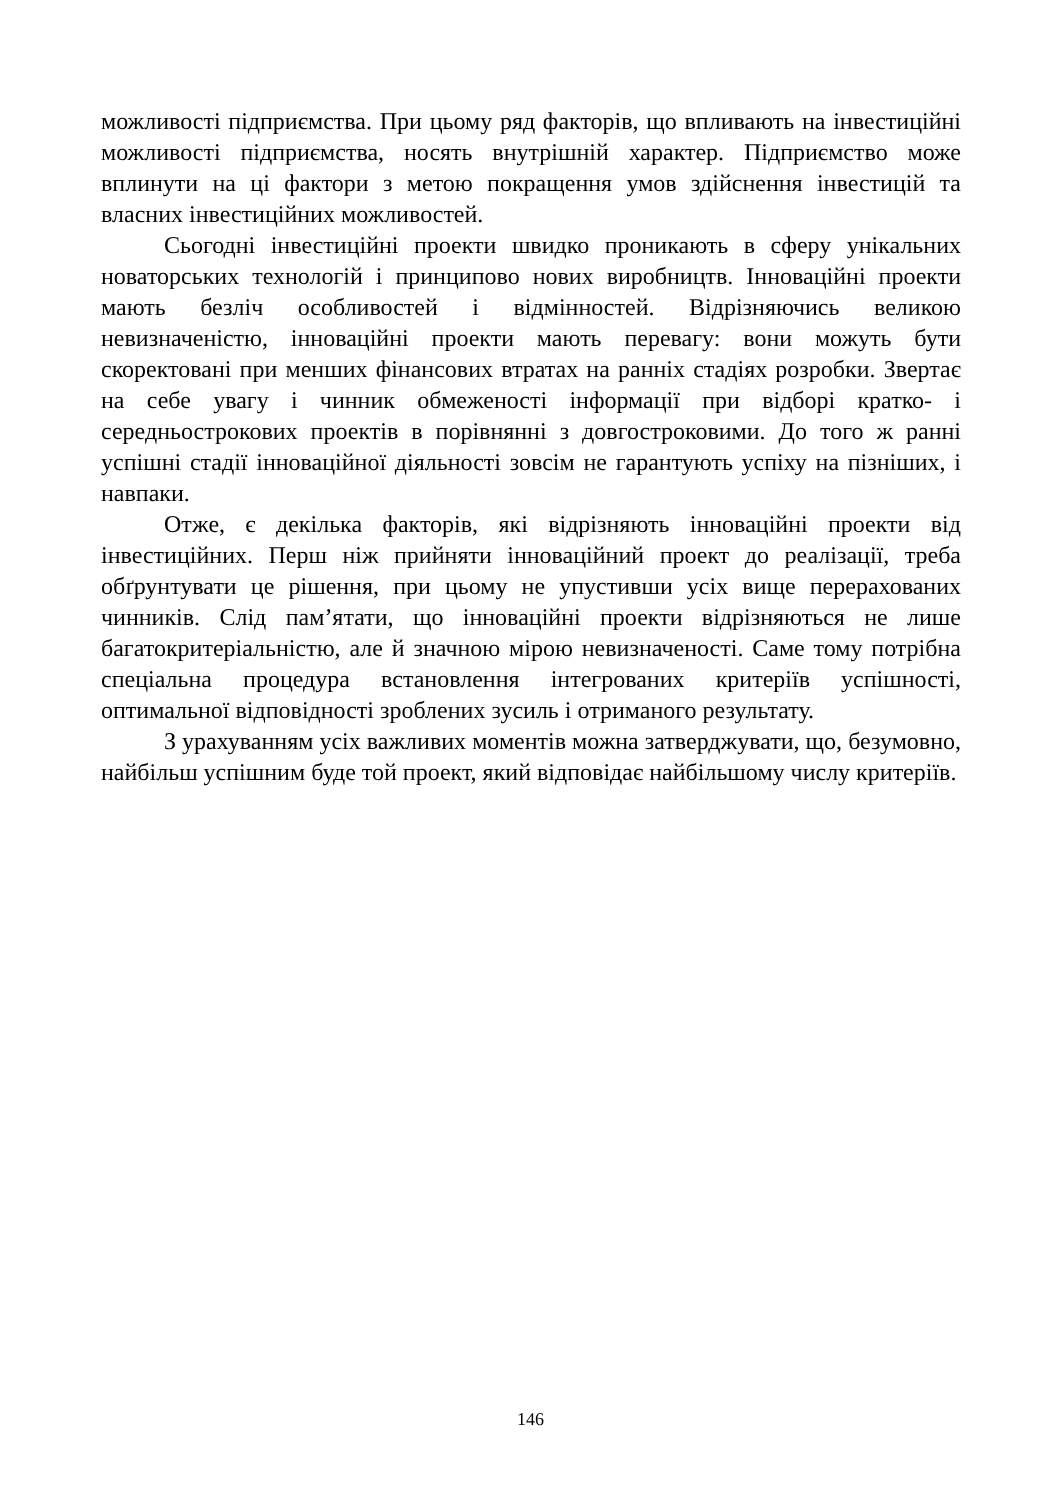можливості підприємства. При цьому ряд факторів, що впливають на інвестиційні можливості підприємства, носять внутрішній характер. Підприємство може вплинути на ці фактори з метою покращення умов здійснення інвестицій та власних інвестиційних можливостей.
Сьогодні інвестиційні проекти швидко проникають в сферу унікальних новаторських технологій і принципово нових виробництв. Інноваційні проекти мають безліч особливостей і відмінностей. Відрізняючись великою невизначеністю, інноваційні проекти мають перевагу: вони можуть бути скоректовані при менших фінансових втратах на ранніх стадіях розробки. Звертає на себе увагу і чинник обмеженості інформації при відборі кратко- і середньострокових проектів в порівнянні з довгостроковими. До того ж ранні успішні стадії інноваційної діяльності зовсім не гарантують успіху на пізніших, і навпаки.
Отже, є декілька факторів, які відрізняють інноваційні проекти від інвестиційних. Перш ніж прийняти інноваційний проект до реалізації, треба обґрунтувати це рішення, при цьому не упустивши усіх вище перерахованих чинників. Слід пам’ятати, що інноваційні проекти відрізняються не лише багатокритеріальністю, але й значною мірою невизначеності. Саме тому потрібна спеціальна процедура встановлення інтегрованих критеріїв успішності, оптимальної відповідності зроблених зусиль і отриманого результату.
З урахуванням усіх важливих моментів можна затверджувати, що, безумовно, найбільш успішним буде той проект, який відповідає найбільшому числу критеріїв.
146